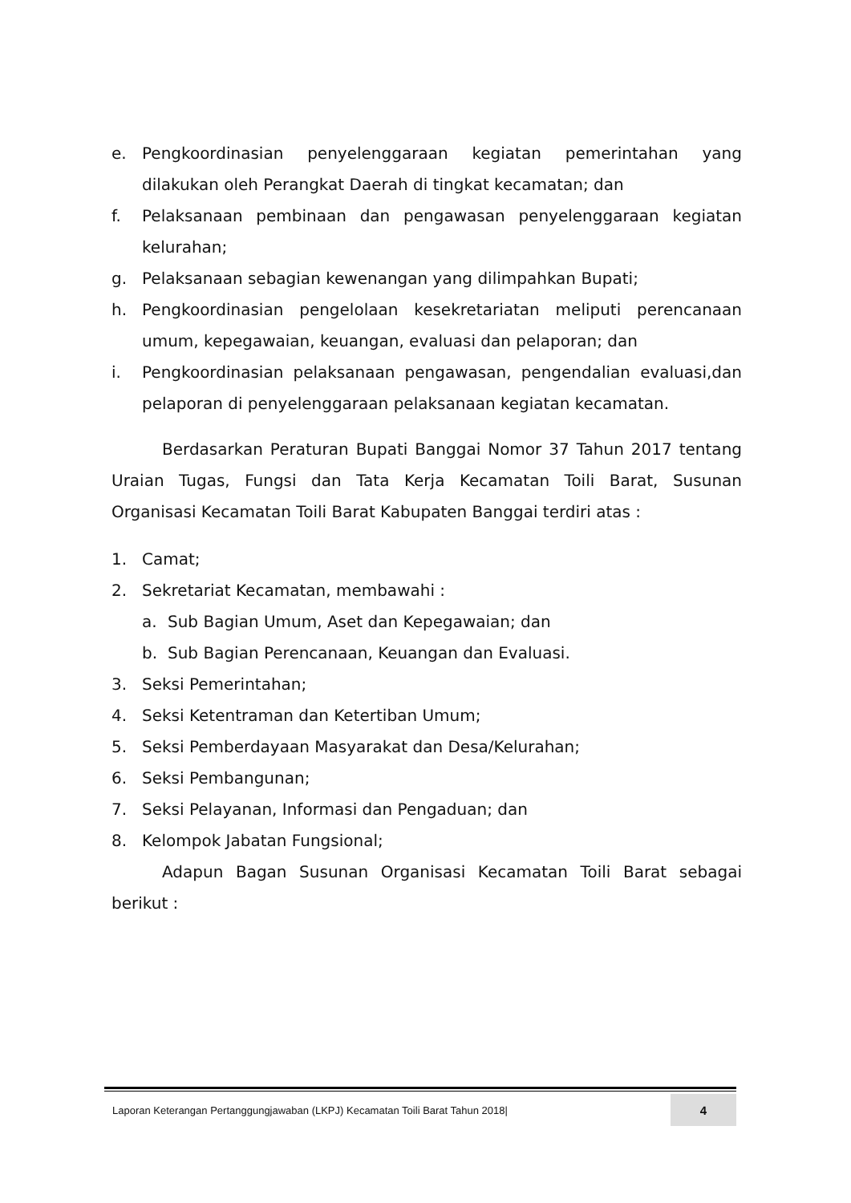e. Pengkoordinasian penyelenggaraan kegiatan pemerintahan yang dilakukan oleh Perangkat Daerah di tingkat kecamatan; dan
f. Pelaksanaan pembinaan dan pengawasan penyelenggaraan kegiatan kelurahan;
g. Pelaksanaan sebagian kewenangan yang dilimpahkan Bupati;
h. Pengkoordinasian pengelolaan kesekretariatan meliputi perencanaan umum, kepegawaian, keuangan, evaluasi dan pelaporan; dan
i. Pengkoordinasian pelaksanaan pengawasan, pengendalian evaluasi,dan pelaporan di penyelenggaraan pelaksanaan kegiatan kecamatan.
Berdasarkan Peraturan Bupati Banggai Nomor 37 Tahun 2017 tentang Uraian Tugas, Fungsi dan Tata Kerja Kecamatan Toili Barat, Susunan Organisasi Kecamatan Toili Barat Kabupaten Banggai terdiri atas :
1. Camat;
2. Sekretariat Kecamatan, membawahi :
a. Sub Bagian Umum, Aset dan Kepegawaian; dan
b. Sub Bagian Perencanaan, Keuangan dan Evaluasi.
3. Seksi Pemerintahan;
4. Seksi Ketentraman dan Ketertiban Umum;
5. Seksi Pemberdayaan Masyarakat dan Desa/Kelurahan;
6. Seksi Pembangunan;
7. Seksi Pelayanan, Informasi dan Pengaduan; dan
8. Kelompok Jabatan Fungsional;
Adapun Bagan Susunan Organisasi Kecamatan Toili Barat sebagai berikut :
Laporan Keterangan Pertanggungjawaban (LKPJ) Kecamatan Toili Barat Tahun 2018|
4